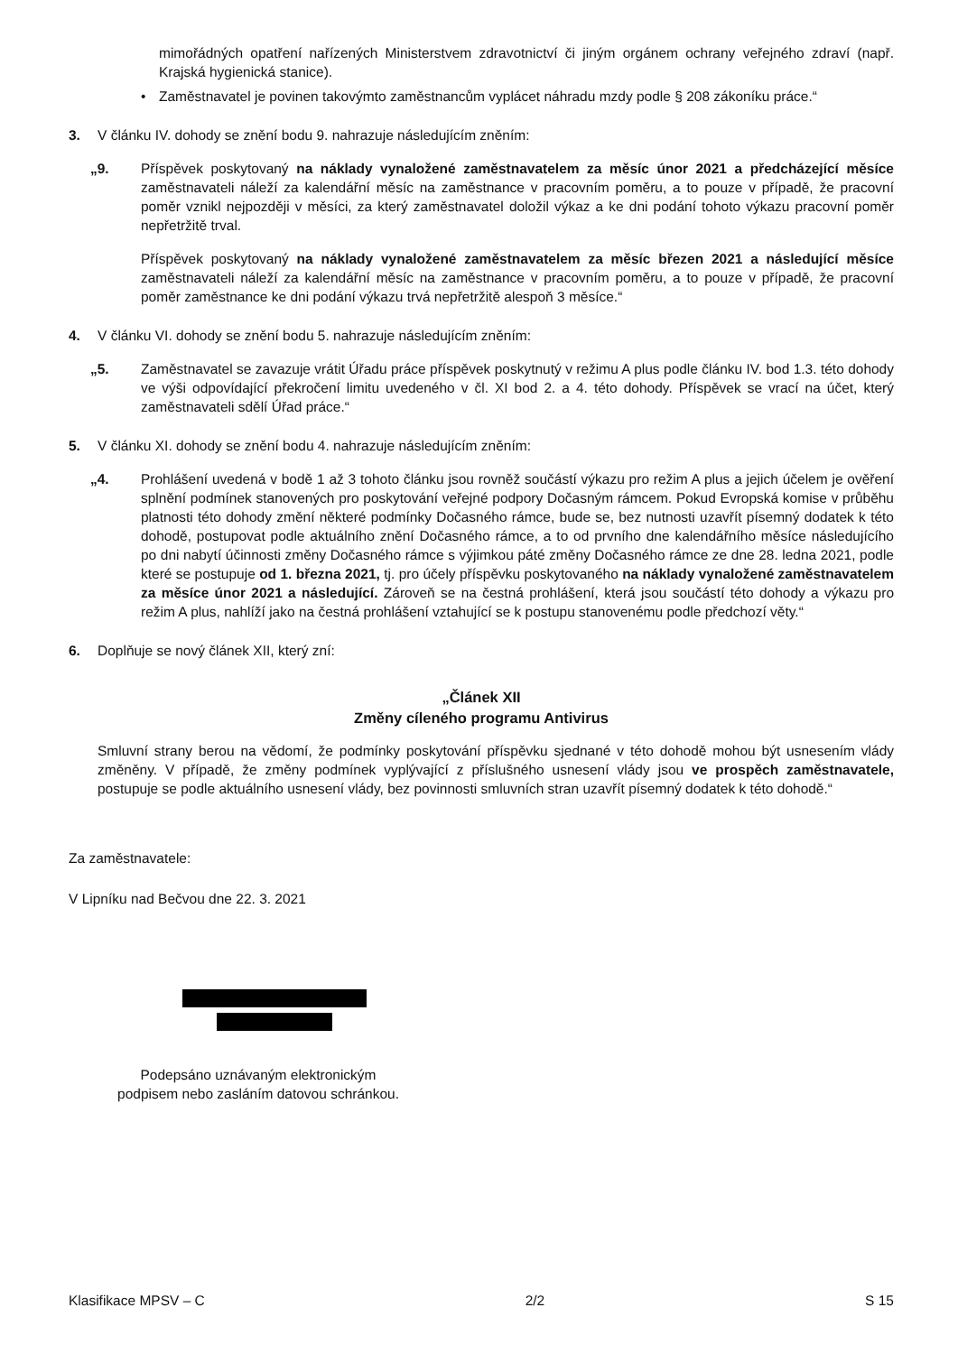mimořádných opatření nařízených Ministerstvem zdravotnictví či jiným orgánem ochrany veřejného zdraví (např. Krajská hygienická stanice).
• Zaměstnavatel je povinen takovýmto zaměstnancům vyplácet náhradu mzdy podle § 208 zákoníku práce.“
3. V článku IV. dohody se znění bodu 9. nahrazuje následujícím zněním:
„9. Příspěvek poskytovaný na náklady vynaložené zaměstnavatelem za měsíc únor 2021 a předcházející měsíce zaměstnavateli náleží za kalendářní měsíc na zaměstnance v pracovním poměru, a to pouze v případě, že pracovní poměr vznikl nejpozději v měsíci, za který zaměstnavatel doložil výkaz a ke dni podání tohoto výkazu pracovní poměr nepřetržitě trval.
Příspěvek poskytovaný na náklady vynaložené zaměstnavatelem za měsíc březen 2021 a následující měsíce zaměstnavateli náleží za kalendářní měsíc na zaměstnance v pracovním poměru, a to pouze v případě, že pracovní poměr zaměstnance ke dni podání výkazu trvá nepřetržitě alespoň 3 měsíce.“
4. V článku VI. dohody se znění bodu 5. nahrazuje následujícím zněním:
„5. Zaměstnavatel se zavazuje vrátit Úřadu práce příspěvek poskytnutý v režimu A plus podle článku IV. bod 1.3. této dohody ve výši odpovídající překročení limitu uvedeného v čl. XI bod 2. a 4. této dohody. Příspěvek se vrací na účet, který zaměstnavateli sdělí Úřad práce.“
5. V článku XI. dohody se znění bodu 4. nahrazuje následujícím zněním:
„4. Prohlášení uvedená v bodě 1 až 3 tohoto článku jsou rovněž součástí výkazu pro režim A plus a jejich účelem je ověření splnění podmínek stanovených pro poskytování veřejné podpory Dočasným rámcem. Pokud Evropská komise v průběhu platnosti této dohody změní některé podmínky Dočasného rámce, bude se, bez nutnosti uzavřít písemný dodatek k této dohodě, postupovat podle aktuálního znění Dočasného rámce, a to od prvního dne kalendářního měsíce následujícího po dni nabytí účinnosti změny Dočasného rámce s výjimkou páté změny Dočasného rámce ze dne 28. ledna 2021, podle které se postupuje od 1. března 2021, tj. pro účely příspěvku poskytovaného na náklady vynaložené zaměstnavatelem za měsíce únor 2021 a následující. Zároveň se na čestná prohlášení, která jsou součástí této dohody a výkazu pro režim A plus, nahlíží jako na čestná prohlášení vztahující se k postupu stanovenému podle předchozí věty.“
6. Doplňuje se nový článek XII, který zní:
„Článek XII
Změny cíleného programu Antivirus
Smluvní strany berou na vědomí, že podmínky poskytování příspěvku sjednané v této dohodě mohou být usnesením vlády změněny. V případě, že změny podmínek vyplývající z příslušného usnesení vlády jsou ve prospěch zaměstnavatele, postupuje se podle aktuálního usnesení vlády, bez povinnosti smluvních stran uzavřít písemný dodatek k této dohodě.“
Za zaměstnavatele:
V Lipníku nad Bečvou dne 22. 3. 2021
Podepsáno uznávaným elektronickým podpisem nebo zasláním datovou schránkou.
Klasifikace MPSV – C 2/2 S 15